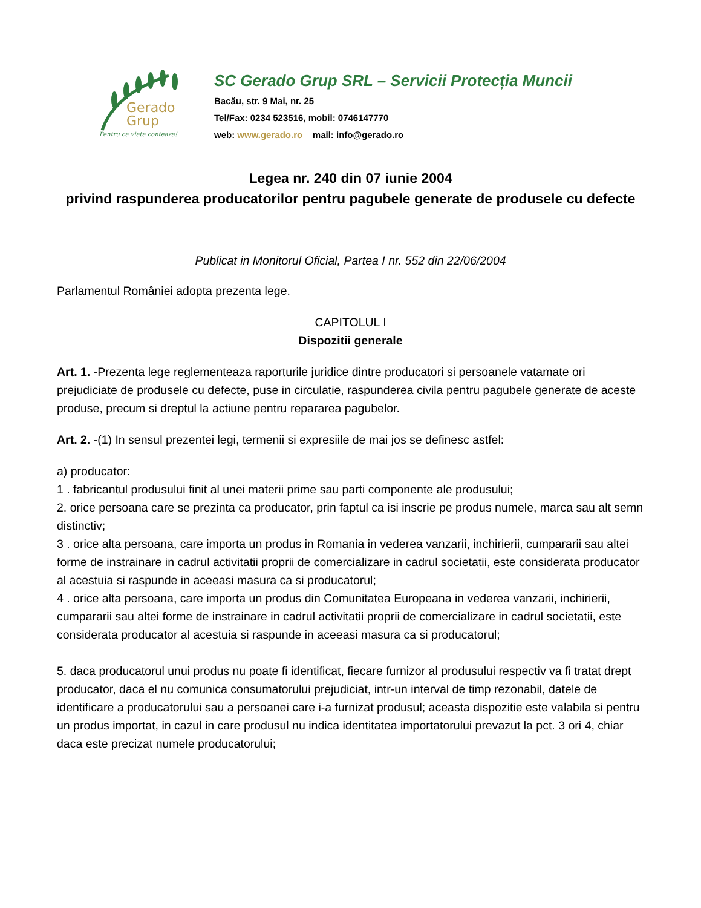Gerado
Grup
Pentru ca viata conteaza!
SC Gerado Grup SRL – Servicii Protecția Muncii
Bacău, str. 9 Mai, nr. 25
Tel/Fax: 0234 523516, mobil: 0746147770
web: www.gerado.ro mail: info@gerado.ro
Legea nr. 240 din 07 iunie 2004
privind raspunderea producatorilor pentru pagubele generate de produsele cu defecte
Publicat in Monitorul Oficial, Partea I nr. 552 din 22/06/2004
Parlamentul României adopta prezenta lege.
CAPITOLUL I
Dispozitii generale
Art. 1. -Prezenta lege reglementeaza raporturile juridice dintre producatori si persoanele vatamate ori prejudiciate de produsele cu defecte, puse in circulatie, raspunderea civila pentru pagubele generate de aceste produse, precum si dreptul la actiune pentru repararea pagubelor.
Art. 2. -(1) In sensul prezentei legi, termenii si expresiile de mai jos se definesc astfel:
a) producator:
1 . fabricantul produsului finit al unei materii prime sau parti componente ale produsului;
2. orice persoana care se prezinta ca producator, prin faptul ca isi inscrie pe produs numele, marca sau alt semn distinctiv;
3 . orice alta persoana, care importa un produs in Romania in vederea vanzarii, inchirierii, cumpararii sau altei forme de instrainare in cadrul activitatii proprii de comercializare in cadrul societatii, este considerata producator al acestuia si raspunde in aceeasi masura ca si producatorul;
4 . orice alta persoana, care importa un produs din Comunitatea Europeana in vederea vanzarii, inchirierii, cumpararii sau altei forme de instrainare in cadrul activitatii proprii de comercializare in cadrul societatii, este considerata producator al acestuia si raspunde in aceeasi masura ca si producatorul;
5. daca producatorul unui produs nu poate fi identificat, fiecare furnizor al produsului respectiv va fi tratat drept producator, daca el nu comunica consumatorului prejudiciat, intr-un interval de timp rezonabil, datele de identificare a producatorului sau a persoanei care i-a furnizat produsul; aceasta dispozitie este valabila si pentru un produs importat, in cazul in care produsul nu indica identitatea importatorului prevazut la pct. 3 ori 4, chiar daca este precizat numele producatorului;